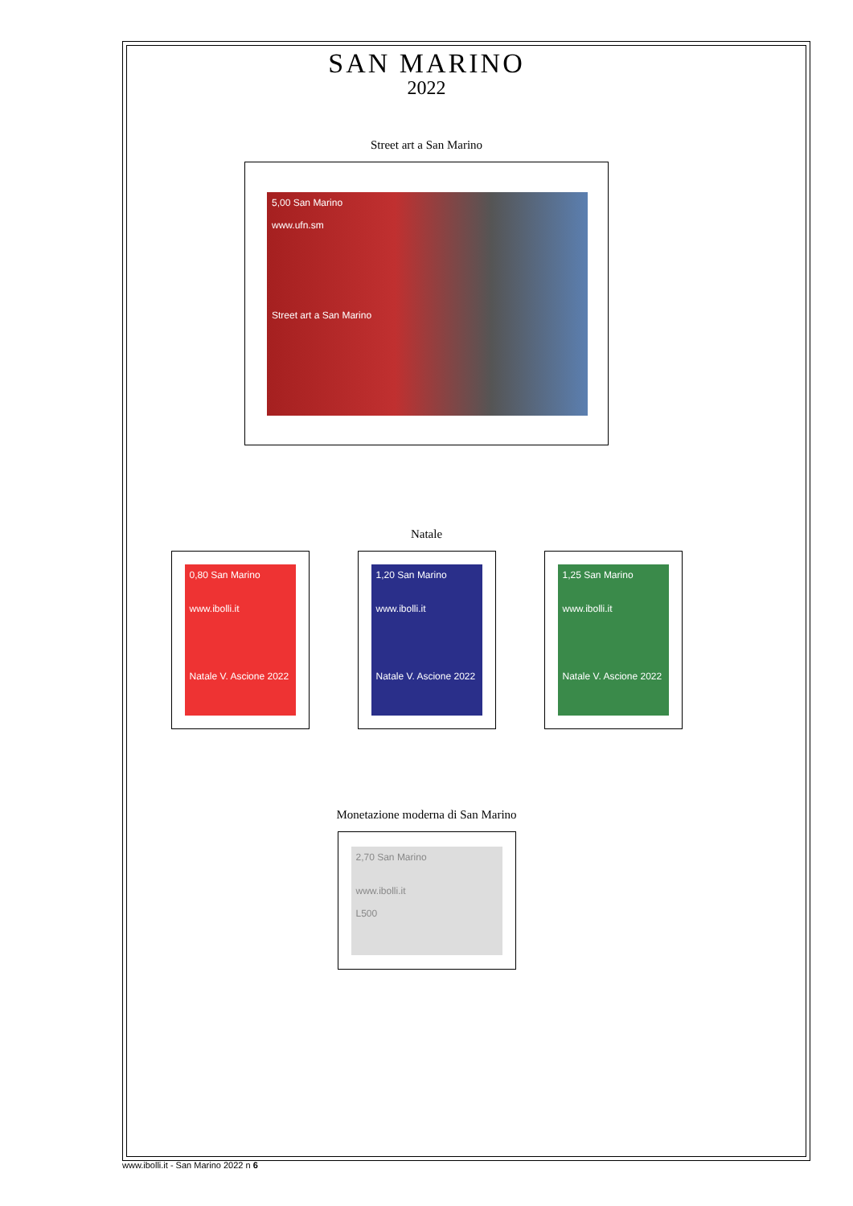SAN MARINO
2022
Street art a San Marino
5,00 San Marino
www.ufn.sm
Street art a San Marino
Natale
0,80 San Marino
www.ibolli.it
Natale V. Ascione 2022
1,20 San Marino
www.ibolli.it
Natale V. Ascione 2022
1,25 San Marino
www.ibolli.it
Natale V. Ascione 2022
Monetazione moderna di San Marino
2,70 San Marino
www.ibolli.it
L500
www.ibolli.it - San Marino 2022 n 6